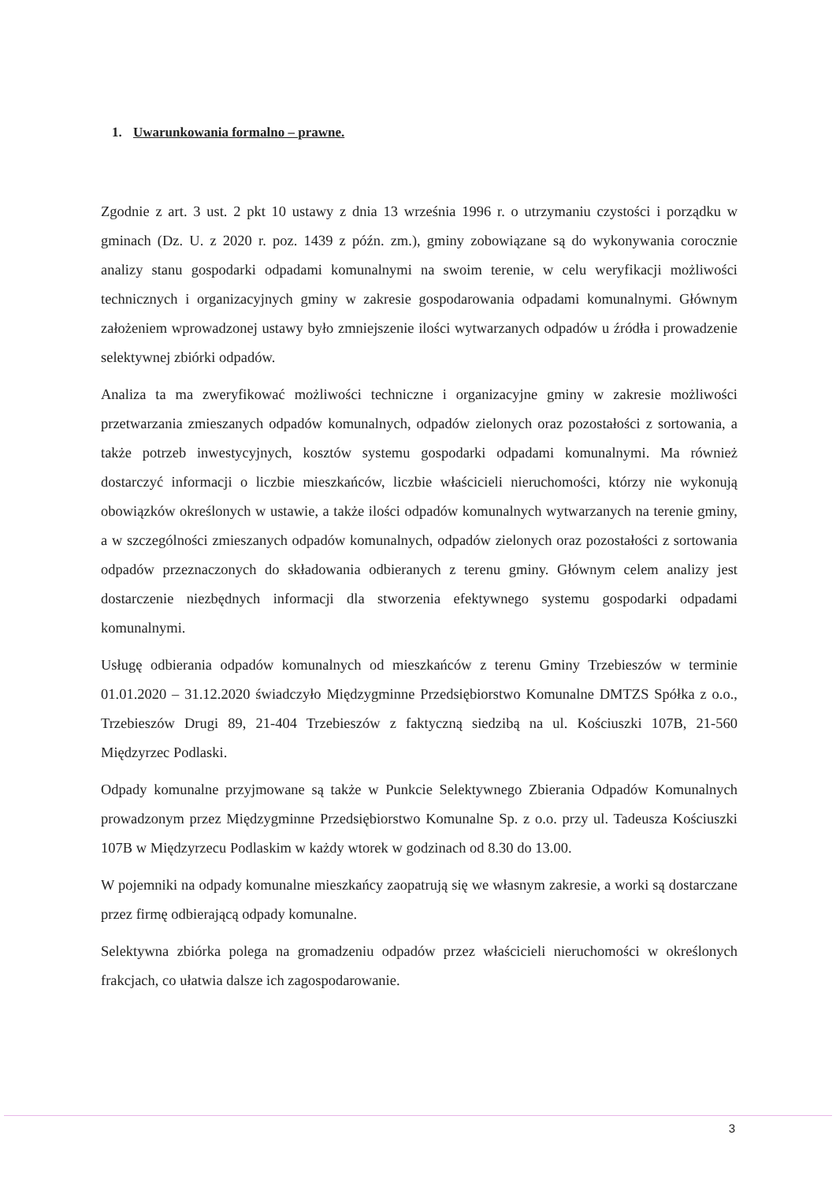1. Uwarunkowania formalno – prawne.
Zgodnie z art. 3 ust. 2 pkt 10 ustawy z dnia 13 września 1996 r. o utrzymaniu czystości i porządku w gminach (Dz. U. z 2020 r. poz. 1439 z późn. zm.), gminy zobowiązane są do wykonywania corocznie analizy stanu gospodarki odpadami komunalnymi na swoim terenie, w celu weryfikacji możliwości technicznych i organizacyjnych gminy w zakresie gospodarowania odpadami komunalnymi. Głównym założeniem wprowadzonej ustawy było zmniejszenie ilości wytwarzanych odpadów u źródła i prowadzenie selektywnej zbiórki odpadów.
Analiza ta ma zweryfikować możliwości techniczne i organizacyjne gminy w zakresie możliwości przetwarzania zmieszanych odpadów komunalnych, odpadów zielonych oraz pozostałości z sortowania, a także potrzeb inwestycyjnych, kosztów systemu gospodarki odpadami komunalnymi. Ma również dostarczyć informacji o liczbie mieszkańców, liczbie właścicieli nieruchomości, którzy nie wykonują obowiązków określonych w ustawie, a także ilości odpadów komunalnych wytwarzanych na terenie gminy, a w szczególności zmieszanych odpadów komunalnych, odpadów zielonych oraz pozostałości z sortowania odpadów przeznaczonych do składowania odbieranych z terenu gminy. Głównym celem analizy jest dostarczenie niezbędnych informacji dla stworzenia efektywnego systemu gospodarki odpadami komunalnymi.
Usługę odbierania odpadów komunalnych od mieszkańców z terenu Gminy Trzebieszów w terminie 01.01.2020 – 31.12.2020 świadczyło Międzygminne Przedsiębiorstwo Komunalne DMTZS Spółka z o.o., Trzebieszów Drugi 89, 21-404 Trzebieszów z faktyczną siedzibą na ul. Kościuszki 107B, 21-560 Międzyrzec Podlaski.
Odpady komunalne przyjmowane są także w Punkcie Selektywnego Zbierania Odpadów Komunalnych prowadzonym przez Międzygminne Przedsiębiorstwo Komunalne Sp. z o.o. przy ul. Tadeusza Kościuszki 107B w Międzyrzecu Podlaskim w każdy wtorek w godzinach od 8.30 do 13.00.
W pojemniki na odpady komunalne mieszkańcy zaopatrują się we własnym zakresie, a worki są dostarczane przez firmę odbierającą odpady komunalne.
Selektywna zbiórka polega na gromadzeniu odpadów przez właścicieli nieruchomości w określonych frakcjach, co ułatwia dalsze ich zagospodarowanie.
3